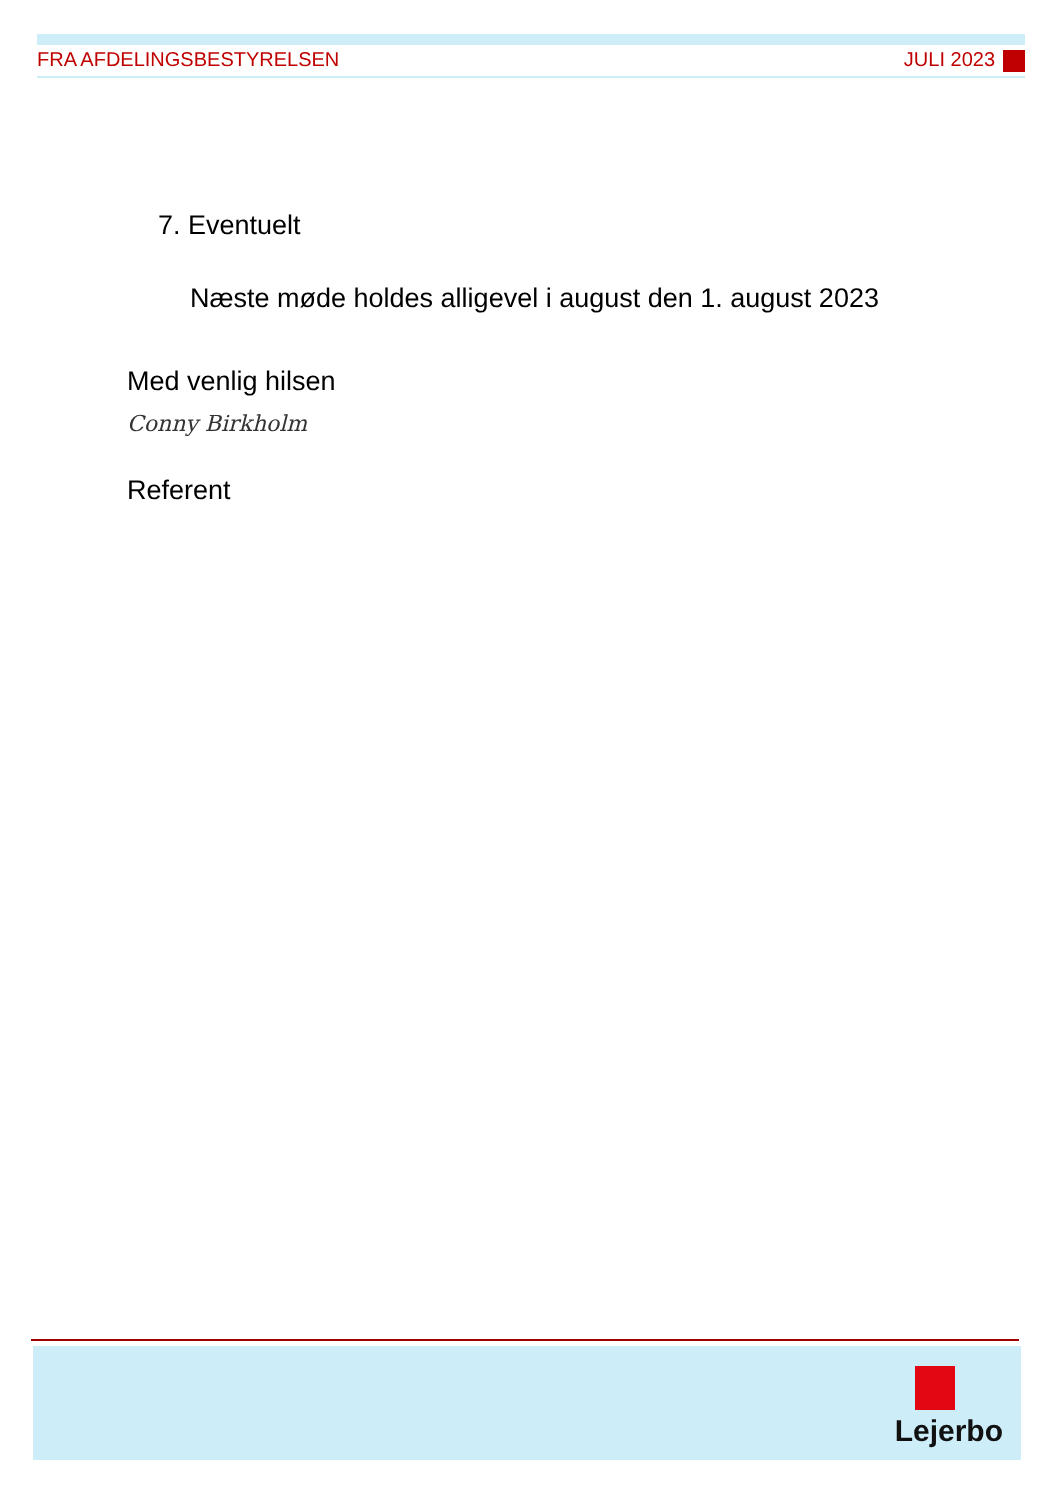FRA AFDELINGSBESTYRELSEN JULI 2023
7. Eventuelt
Næste møde holdes alligevel i august den 1. august 2023
Med venlig hilsen
Conny Birkholm
Referent
Lejerbo